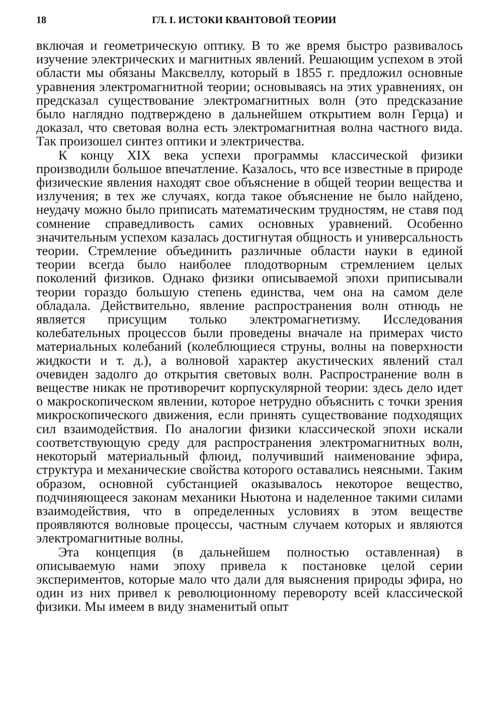18 ГЛ. I. ИСТОКИ КВАНТОВОЙ ТЕОРИИ
включая и геометрическую оптику. В то же время быстро развивалось изучение электрических и магнитных явлений. Решающим успехом в этой области мы обязаны Максвеллу, который в 1855 г. предложил основные уравнения электромагнитной теории; основываясь на этих уравнениях, он предсказал существование электромагнитных волн (это предсказание было наглядно подтверждено в дальнейшем открытием волн Герца) и доказал, что световая волна есть электромагнитная волна частного вида. Так произошел синтез оптики и электричества.
К концу XIX века успехи программы классической физики производили большое впечатление. Казалось, что все известные в природе физические явления находят свое объяснение в общей теории вещества и излучения; в тех же случаях, когда такое объяснение не было найдено, неудачу можно было приписать математическим трудностям, не ставя под сомнение справедливость самих основных уравнений. Особенно значительным успехом казалась достигнутая общность и универсальность теории. Стремление объединить различные области науки в единой теории всегда было наиболее плодотворным стремлением целых поколений физиков. Однако физики описываемой эпохи приписывали теории гораздо большую степень единства, чем она на самом деле обладала. Действительно, явление распространения волн отнюдь не является присущим только электромагнетизму. Исследования колебательных процессов были проведены вначале на примерах чисто материальных колебаний (колеблющиеся струны, волны на поверхности жидкости и т. д.), а волновой характер акустических явлений стал очевиден задолго до открытия световых волн. Распространение волн в веществе никак не противоречит корпускулярной теории: здесь дело идет о макроскопическом явлении, которое нетрудно объяснить с точки зрения микроскопического движения, если принять существование подходящих сил взаимодействия. По аналогии физики классической эпохи искали соответствующую среду для распространения электромагнитных волн, некоторый материальный флюид, получивший наименование эфира, структура и механические свойства которого оставались неясными. Таким образом, основной субстанцией оказывалось некоторое вещество, подчиняющееся законам механики Ньютона и наделенное такими силами взаимодействия, что в определенных условиях в этом веществе проявляются волновые процессы, частным случаем которых и являются электромагнитные волны.
Эта концепция (в дальнейшем полностью оставленная) в описываемую нами эпоху привела к постановке целой серии экспериментов, которые мало что дали для выяснения природы эфира, но один из них привел к революционному перевороту всей классической физики. Мы имеем в виду знаменитый опыт